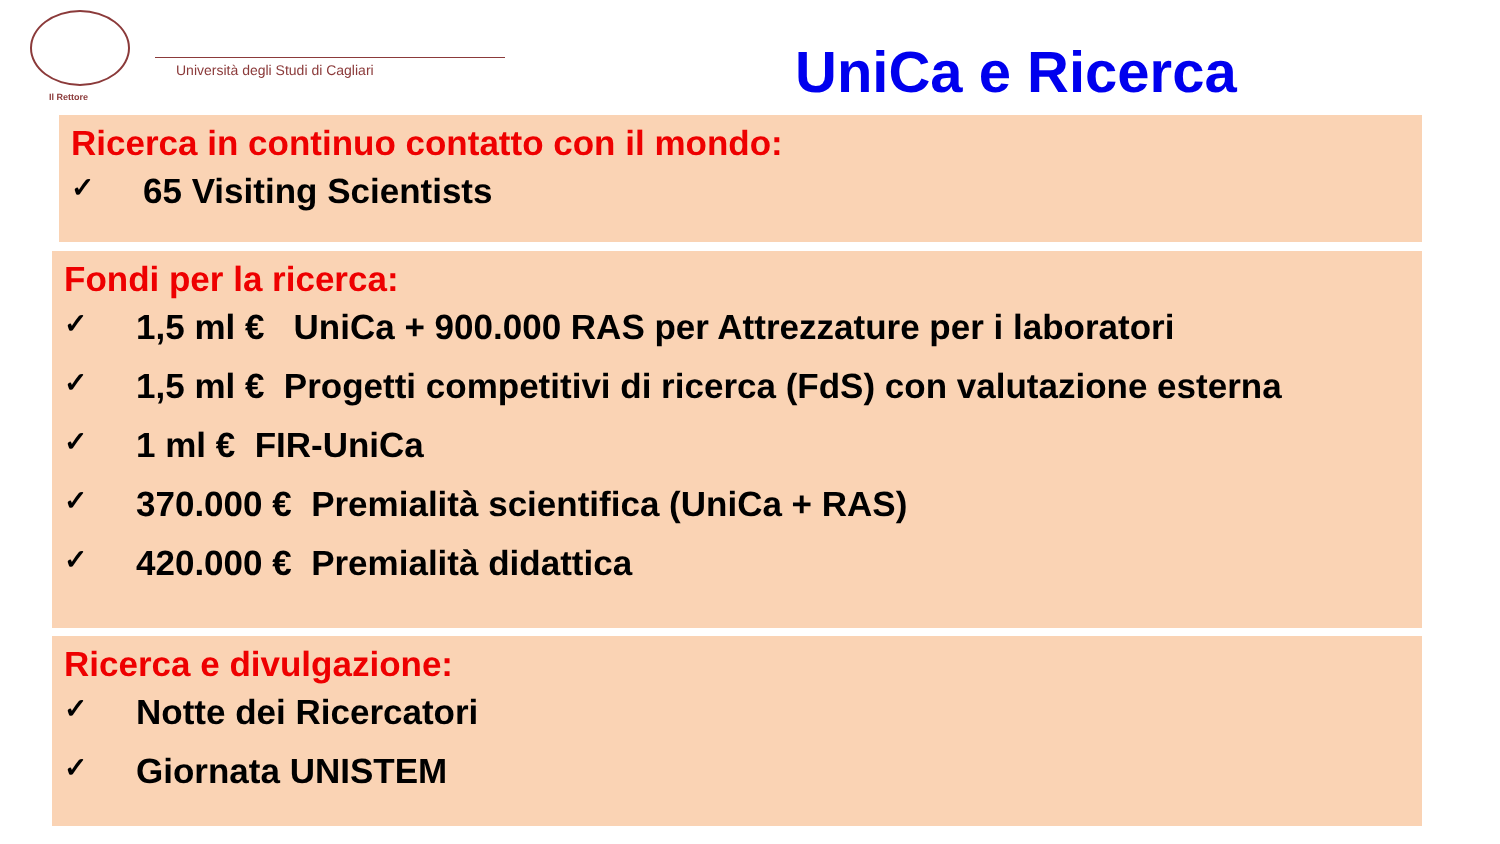Il Rettore
Università degli Studi di Cagliari
UniCa e Ricerca
Ricerca in continuo contatto con il mondo:
✓ 65 Visiting Scientists
Fondi per la ricerca:
✓ 1,5 ml € UniCa + 900.000 RAS per Attrezzature per i laboratori
✓ 1,5 ml € Progetti competitivi di ricerca (FdS) con valutazione esterna
✓ 1 ml € FIR-UniCa
✓ 370.000 € Premialità scientifica (UniCa + RAS)
✓ 420.000 € Premialità didattica
Ricerca e divulgazione:
✓ Notte dei Ricercatori
✓ Giornata UNISTEM